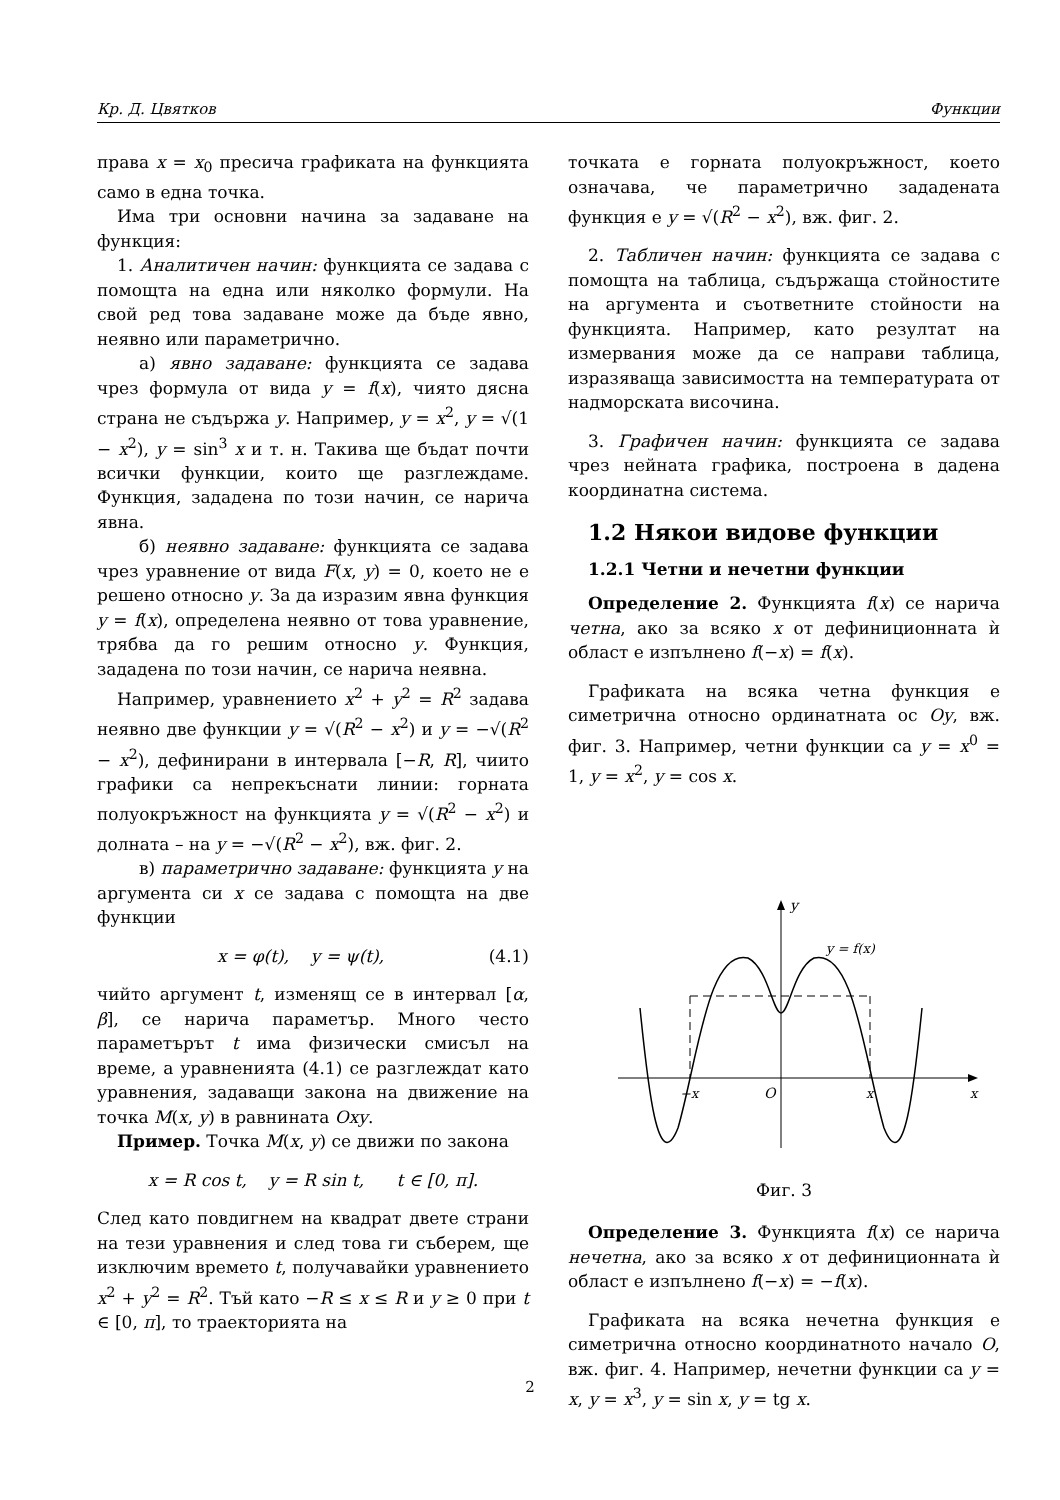Кр. Д. Цвятков Функции
права x = x<sub>0</sub> пресича графиката на функцията само в една точка.
Има три основни начина за задаване на функция:
1. Аналитичен начин: функцията се задава с помощта на една или няколко формули. На свой ред това задаване може да бъде явно, неявно или параметрично.
а) явно задаване: функцията се задава чрез формула от вида y = f(x), чиято дясна страна не съдържа y. Например, y = x<sup>2</sup>, y = √(1 − x<sup>2</sup>), y = sin<sup>3</sup> x и т. н. Такива ще бъдат почти всички функции, които ще разглеждаме. Функция, зададена по този начин, се нарича явна.
б) неявно задаване: функцията се задава чрез уравнение от вида F(x, y) = 0, което не е решено относно y. За да изразим явна функция y = f(x), определена неявно от това уравнение, трябва да го решим относно y. Функция, зададена по този начин, се нарича неявна.
Например, уравнението x<sup>2</sup> + y<sup>2</sup> = R<sup>2</sup> задава неявно две функции y = √(R<sup>2</sup> − x<sup>2</sup>) и y = −√(R<sup>2</sup> − x<sup>2</sup>), дефинирани в интервала [−R, R], чиито графики са непрекъснати линии: горната полуокръжност на функцията y = √(R<sup>2</sup> − x<sup>2</sup>) и долната – на y = −√(R<sup>2</sup> − x<sup>2</sup>), вж. фиг. 2.
в) параметрично задаване: функцията y на аргумента си x се задава с помощта на две функции
x = φ(t), y = ψ(t), (4.1)
чийто аргумент t, изменящ се в интервал [α, β], се нарича параметър. Много често параметърът t има физически смисъл на време, а уравненията (4.1) се разглеждат като уравнения, задаващи закона на движение на точка M(x, y) в равнината Oxy.
Пример. Точка M(x, y) се движи по закона
x = R cos t, y = R sin t, t ∈ [0, π].
След като повдигнем на квадрат двете страни на тези уравнения и след това ги съберем, ще изключим времето t, получавайки уравнението x<sup>2</sup> + y<sup>2</sup> = R<sup>2</sup>. Тъй като −R ≤ x ≤ R и y ≥ 0 при t ∈ [0, π], то траекторията на
точката е горната полуокръжност, което означава, че параметрично зададената функция е y = √(R<sup>2</sup> − x<sup>2</sup>), вж. фиг. 2.
2. Табличен начин: функцията се задава с помощта на таблица, съдържаща стойностите на аргумента и съответните стойности на функцията. Например, като резултат на измервания може да се направи таблица, изразяваща зависимостта на температурата от надморската височина.
3. Графичен начин: функцията се задава чрез нейната графика, построена в дадена координатна система.
1.2 Някои видове функции
1.2.1 Четни и нечетни функции
Определение 2. Функцията f(x) се нарича четна, ако за всяко x от дефиниционната ѝ област е изпълнено f(−x) = f(x).
Графиката на всяка четна функция е симетрична относно ординатната ос Oy, вж. фиг. 3. Например, четни функции са y = x<sup>0</sup> = 1, y = x<sup>2</sup>, y = cos x.
y
y = f(x)
−x
O
x
x
Фиг. 3
Определение 3. Функцията f(x) се нарича нечетна, ако за всяко x от дефиниционната ѝ област е изпълнено f(−x) = −f(x).
Графиката на всяка нечетна функция е симетрична относно координатното начало O, вж. фиг. 4. Например, нечетни функции са y = x, y = x<sup>3</sup>, y = sin x, y = tg x.
2